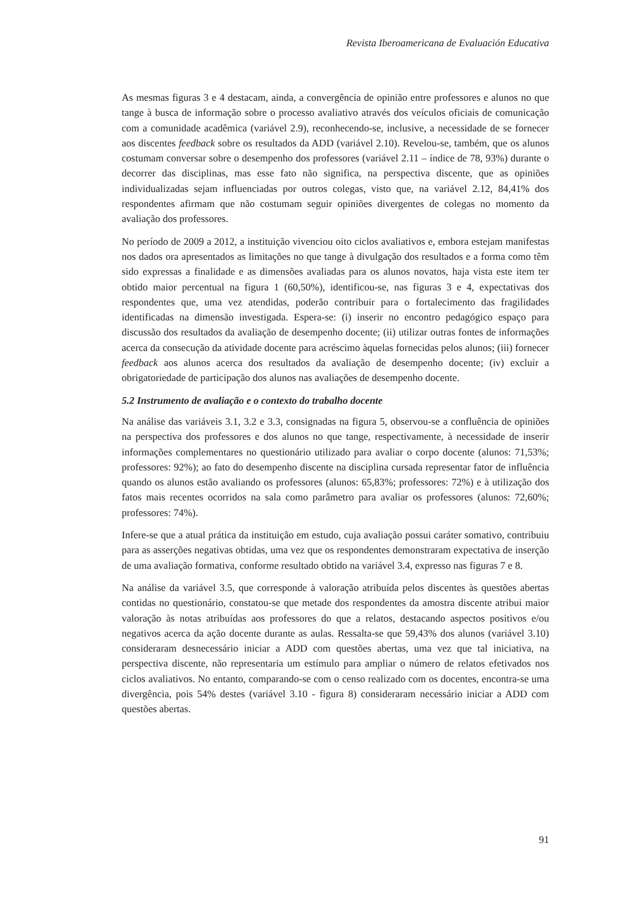Revista Iberoamericana de Evaluación Educativa
As mesmas figuras 3 e 4 destacam, ainda, a convergência de opinião entre professores e alunos no que tange à busca de informação sobre o processo avaliativo através dos veículos oficiais de comunicação com a comunidade acadêmica (variável 2.9), reconhecendo-se, inclusive, a necessidade de se fornecer aos discentes feedback sobre os resultados da ADD (variável 2.10). Revelou-se, também, que os alunos costumam conversar sobre o desempenho dos professores (variável 2.11 – índice de 78, 93%) durante o decorrer das disciplinas, mas esse fato não significa, na perspectiva discente, que as opiniões individualizadas sejam influenciadas por outros colegas, visto que, na variável 2.12, 84,41% dos respondentes afirmam que não costumam seguir opiniões divergentes de colegas no momento da avaliação dos professores.
No período de 2009 a 2012, a instituição vivenciou oito ciclos avaliativos e, embora estejam manifestas nos dados ora apresentados as limitações no que tange à divulgação dos resultados e a forma como têm sido expressas a finalidade e as dimensões avaliadas para os alunos novatos, haja vista este item ter obtido maior percentual na figura 1 (60,50%), identificou-se, nas figuras 3 e 4, expectativas dos respondentes que, uma vez atendidas, poderão contribuir para o fortalecimento das fragilidades identificadas na dimensão investigada. Espera-se: (i) inserir no encontro pedagógico espaço para discussão dos resultados da avaliação de desempenho docente; (ii) utilizar outras fontes de informações acerca da consecução da atividade docente para acréscimo àquelas fornecidas pelos alunos; (iii) fornecer feedback aos alunos acerca dos resultados da avaliação de desempenho docente; (iv) excluir a obrigatoriedade de participação dos alunos nas avaliações de desempenho docente.
5.2 Instrumento de avaliação e o contexto do trabalho docente
Na análise das variáveis 3.1, 3.2 e 3.3, consignadas na figura 5, observou-se a confluência de opiniões na perspectiva dos professores e dos alunos no que tange, respectivamente, à necessidade de inserir informações complementares no questionário utilizado para avaliar o corpo docente (alunos: 71,53%; professores: 92%); ao fato do desempenho discente na disciplina cursada representar fator de influência quando os alunos estão avaliando os professores (alunos: 65,83%; professores: 72%) e à utilização dos fatos mais recentes ocorridos na sala como parâmetro para avaliar os professores (alunos: 72,60%; professores: 74%).
Infere-se que a atual prática da instituição em estudo, cuja avaliação possui caráter somativo, contribuiu para as asserções negativas obtidas, uma vez que os respondentes demonstraram expectativa de inserção de uma avaliação formativa, conforme resultado obtido na variável 3.4, expresso nas figuras 7 e 8.
Na análise da variável 3.5, que corresponde à valoração atribuída pelos discentes às questões abertas contidas no questionário, constatou-se que metade dos respondentes da amostra discente atribui maior valoração às notas atribuídas aos professores do que a relatos, destacando aspectos positivos e/ou negativos acerca da ação docente durante as aulas. Ressalta-se que 59,43% dos alunos (variável 3.10) consideraram desnecessário iniciar a ADD com questões abertas, uma vez que tal iniciativa, na perspectiva discente, não representaria um estímulo para ampliar o número de relatos efetivados nos ciclos avaliativos. No entanto, comparando-se com o censo realizado com os docentes, encontra-se uma divergência, pois 54% destes (variável 3.10 - figura 8) consideraram necessário iniciar a ADD com questões abertas.
91